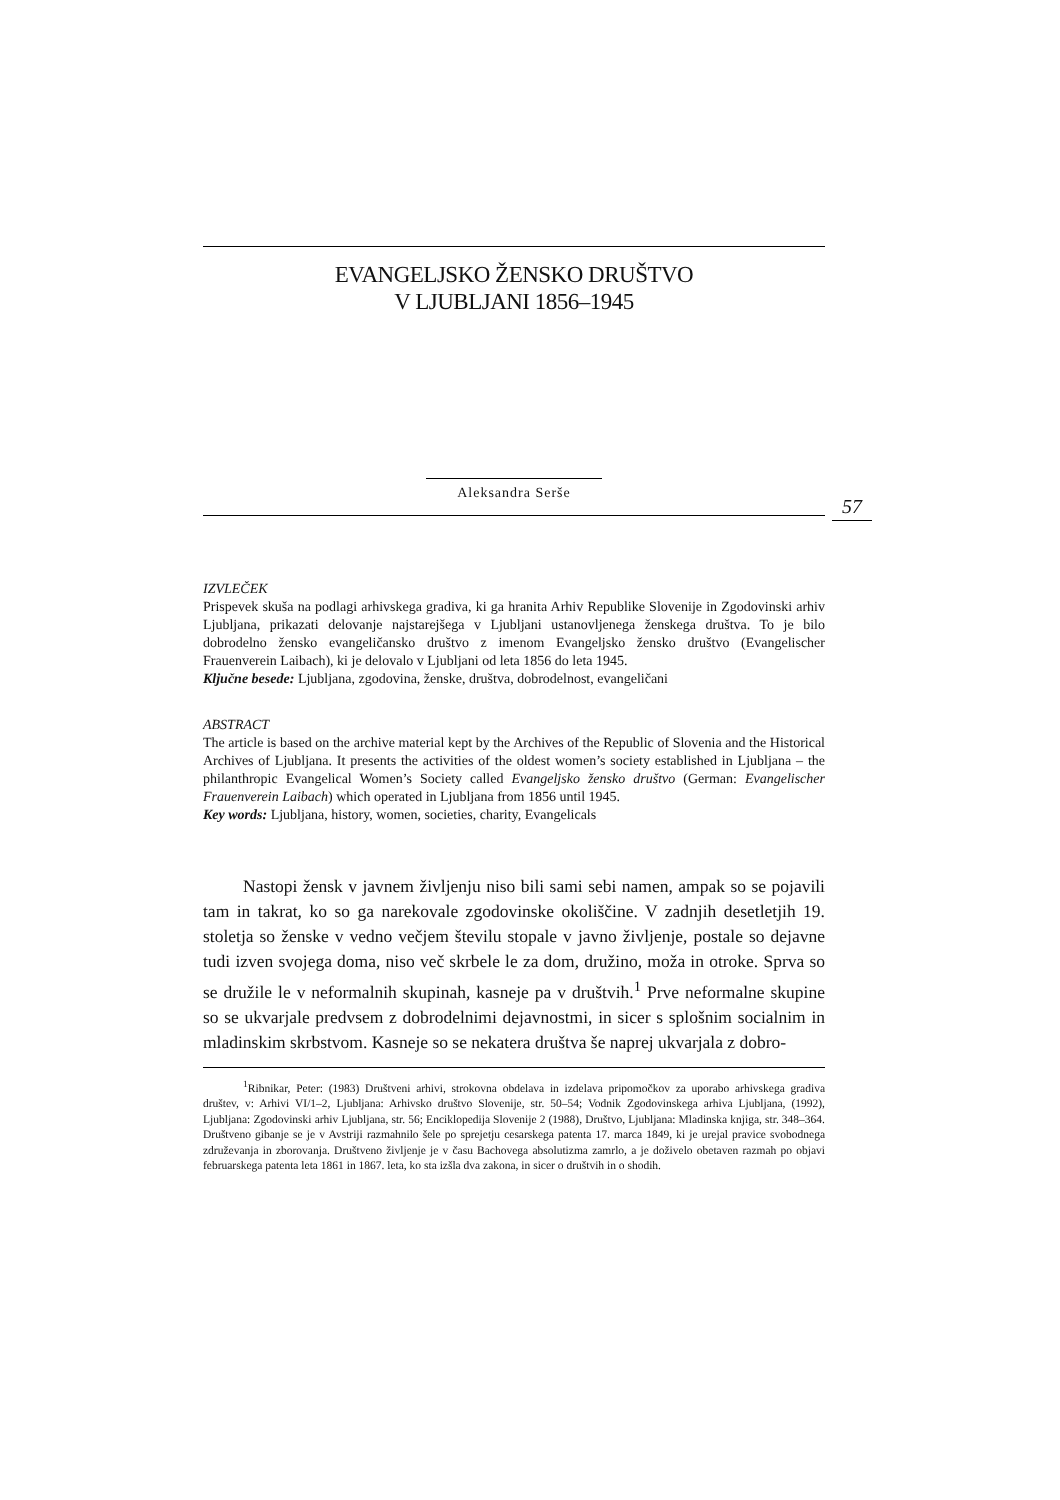EVANGELJSKO ŽENSKO DRUŠTVO
V LJUBLJANI 1856–1945
Aleksandra Serše
57
IZVLEČEK
Prispevek skuša na podlagi arhivskega gradiva, ki ga hranita Arhiv Republike Slovenije in Zgodovinski arhiv Ljubljana, prikazati delovanje najstarejšega v Ljubljani ustanovljenega ženskega društva. To je bilo dobrodelno žensko evangeličansko društvo z imenom Evangeljsko žensko društvo (Evangelischer Frauenverein Laibach), ki je delovalo v Ljubljani od leta 1856 do leta 1945.
Ključne besede: Ljubljana, zgodovina, ženske, društva, dobrodelnost, evangeličani
ABSTRACT
The article is based on the archive material kept by the Archives of the Republic of Slovenia and the Historical Archives of Ljubljana. It presents the activities of the oldest women’s society established in Ljubljana – the philanthropic Evangelical Women’s Society called Evangeljsko žensko društvo (German: Evangelischer Frauenverein Laibach) which operated in Ljubljana from 1856 until 1945.
Key words: Ljubljana, history, women, societies, charity, Evangelicals
Nastopi žensk v javnem življenju niso bili sami sebi namen, ampak so se pojavili tam in takrat, ko so ga narekovale zgodovinske okoliščine. V zadnjih desetletjih 19. stoletja so ženske v vedno večjem številu stopale v javno življenje, postale so dejavne tudi izven svojega doma, niso več skrbele le za dom, družino, moža in otroke. Sprva so se družile le v neformalnih skupinah, kasneje pa v društvih.<sup>1</sup> Prve neformalne skupine so se ukvarjale predvsem z dobrodelnimi dejavnostmi, in sicer s splošnim socialnim in mladinskim skrbstvom. Kasneje so se nekatera društva še naprej ukvarjala z dobro-
<sup>1</sup> Ribnikar, Peter: (1983) Društveni arhivi, strokovna obdelava in izdelava pripomočkov za uporabo arhivskega gradiva društev, v: Arhivi VI/1–2, Ljubljana: Arhivsko društvo Slovenije, str. 50–54; Vodnik Zgodovinskega arhiva Ljubljana, (1992), Ljubljana: Zgodovinski arhiv Ljubljana, str. 56; Enciklopedija Slovenije 2 (1988), Društvo, Ljubljana: Mladinska knjiga, str. 348–364. Društveno gibanje se je v Avstriji razmahnilo šele po sprejetju cesarskega patenta 17. marca 1849, ki je urejal pravice svobodnega združevanja in zborovanja. Društveno življenje je v času Bachovega absolutizma zamrlo, a je doživelo obetaven razmah po objavi februarskega patenta leta 1861 in 1867. leta, ko sta izšla dva zakona, in sicer o društvih in o shodih.